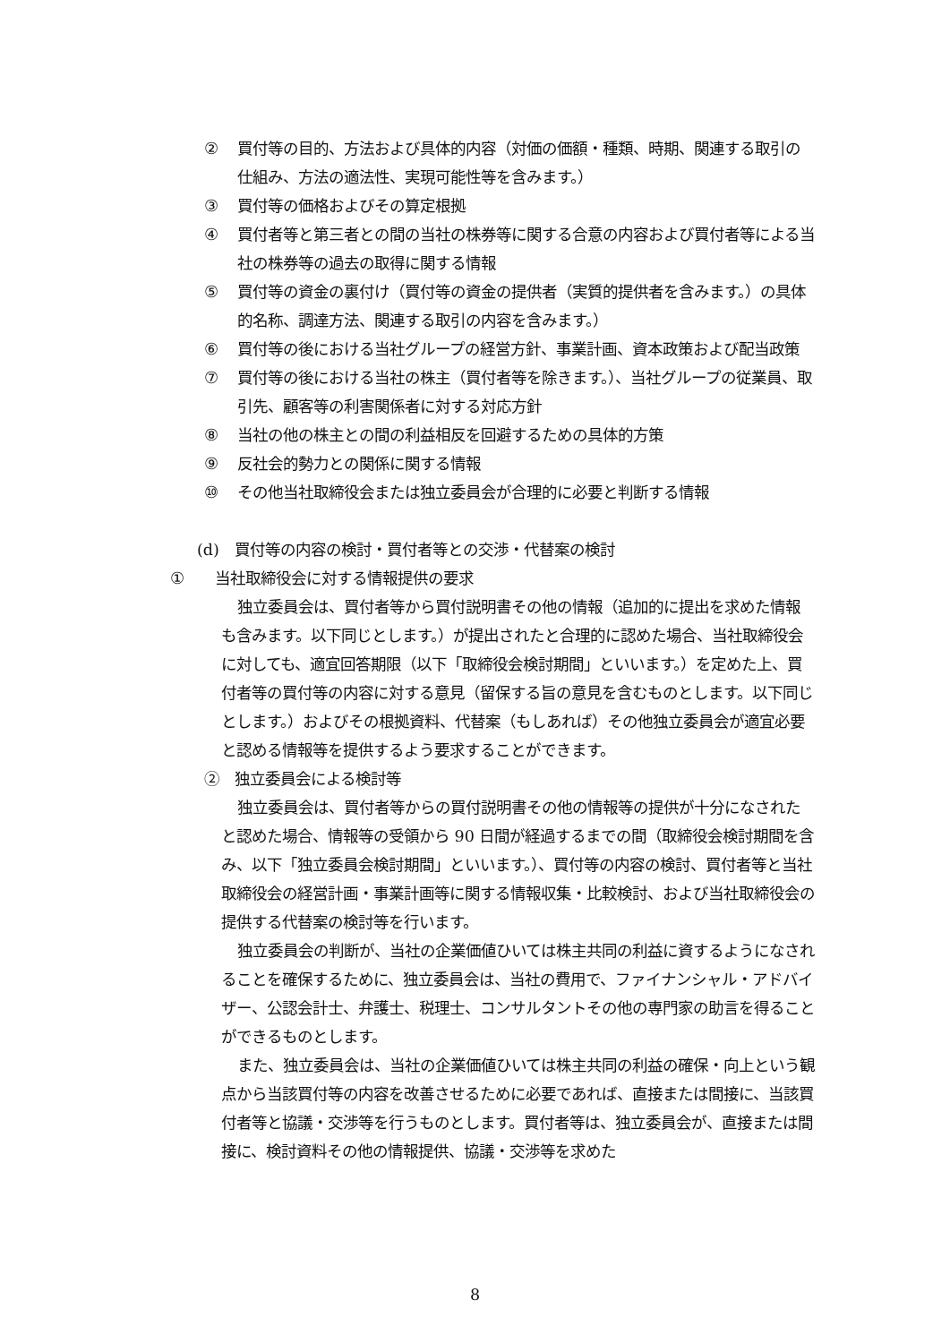② 買付等の目的、方法および具体的内容（対価の価額・種類、時期、関連する取引の仕組み、方法の適法性、実現可能性等を含みます。）
③ 買付等の価格およびその算定根拠
④ 買付者等と第三者との間の当社の株券等に関する合意の内容および買付者等による当社の株券等の過去の取得に関する情報
⑤ 買付等の資金の裏付け（買付等の資金の提供者（実質的提供者を含みます。）の具体的名称、調達方法、関連する取引の内容を含みます。）
⑥ 買付等の後における当社グループの経営方針、事業計画、資本政策および配当政策
⑦ 買付等の後における当社の株主（買付者等を除きます。）、当社グループの従業員、取引先、顧客等の利害関係者に対する対応方針
⑧ 当社の他の株主との間の利益相反を回避するための具体的方策
⑨ 反社会的勢力との関係に関する情報
⑩ その他当社取締役会または独立委員会が合理的に必要と判断する情報
(d)　買付等の内容の検討・買付者等との交渉・代替案の検討
① 当社取締役会に対する情報提供の要求
独立委員会は、買付者等から買付説明書その他の情報（追加的に提出を求めた情報も含みます。以下同じとします。）が提出されたと合理的に認めた場合、当社取締役会に対しても、適宜回答期限（以下「取締役会検討期間」といいます。）を定めた上、買付者等の買付等の内容に対する意見（留保する旨の意見を含むものとします。以下同じとします。）およびその根拠資料、代替案（もしあれば）その他独立委員会が適宜必要と認める情報等を提供するよう要求することができます。
②　独立委員会による検討等
独立委員会は、買付者等からの買付説明書その他の情報等の提供が十分になされたと認めた場合、情報等の受領から 90 日間が経過するまでの間（取締役会検討期間を含み、以下「独立委員会検討期間」といいます。）、買付等の内容の検討、買付者等と当社取締役会の経営計画・事業計画等に関する情報収集・比較検討、および当社取締役会の提供する代替案の検討等を行います。
独立委員会の判断が、当社の企業価値ひいては株主共同の利益に資するようになされることを確保するために、独立委員会は、当社の費用で、ファイナンシャル・アドバイザー、公認会計士、弁護士、税理士、コンサルタントその他の専門家の助言を得ることができるものとします。
また、独立委員会は、当社の企業価値ひいては株主共同の利益の確保・向上という観点から当該買付等の内容を改善させるために必要であれば、直接または間接に、当該買付者等と協議・交渉等を行うものとします。買付者等は、独立委員会が、直接または間接に、検討資料その他の情報提供、協議・交渉等を求めた
8